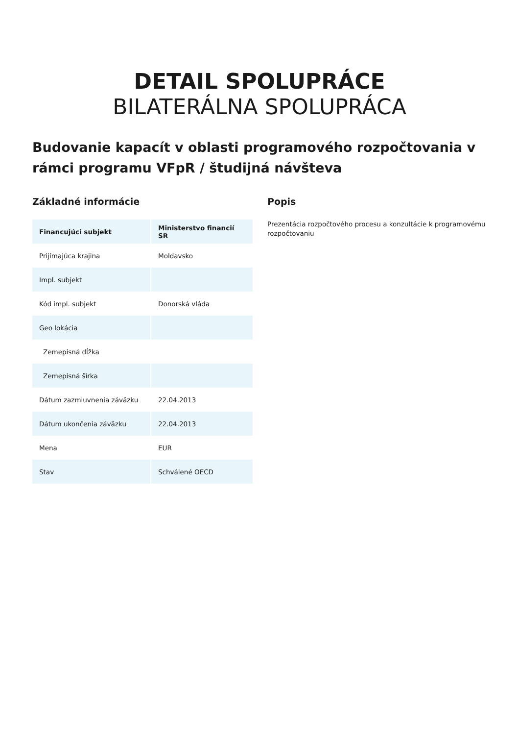DETAIL SPOLUPRÁCE
BILATERÁLNA SPOLUPRÁCA
Budovanie kapacít v oblasti programového rozpočtovania v rámci programu VFpR / študijná návšteva
Základné informácie
| Financujúci subjekt | Ministerstvo financií SR |
| Prijímajúca krajina | Moldavsko |
| Impl. subjekt | |
| Kód impl. subjekt | Donorská vláda |
| Geo lokácia | |
| Zemepisná dĺžka | |
| Zemepisná šírka | |
| Dátum zazmluvnenia záväzku | 22.04.2013 |
| Dátum ukončenia záväzku | 22.04.2013 |
| Mena | EUR |
| Stav | Schválené OECD |
Popis
Prezentácia rozpočtového procesu a konzultácie k programovému rozpočtovaniu